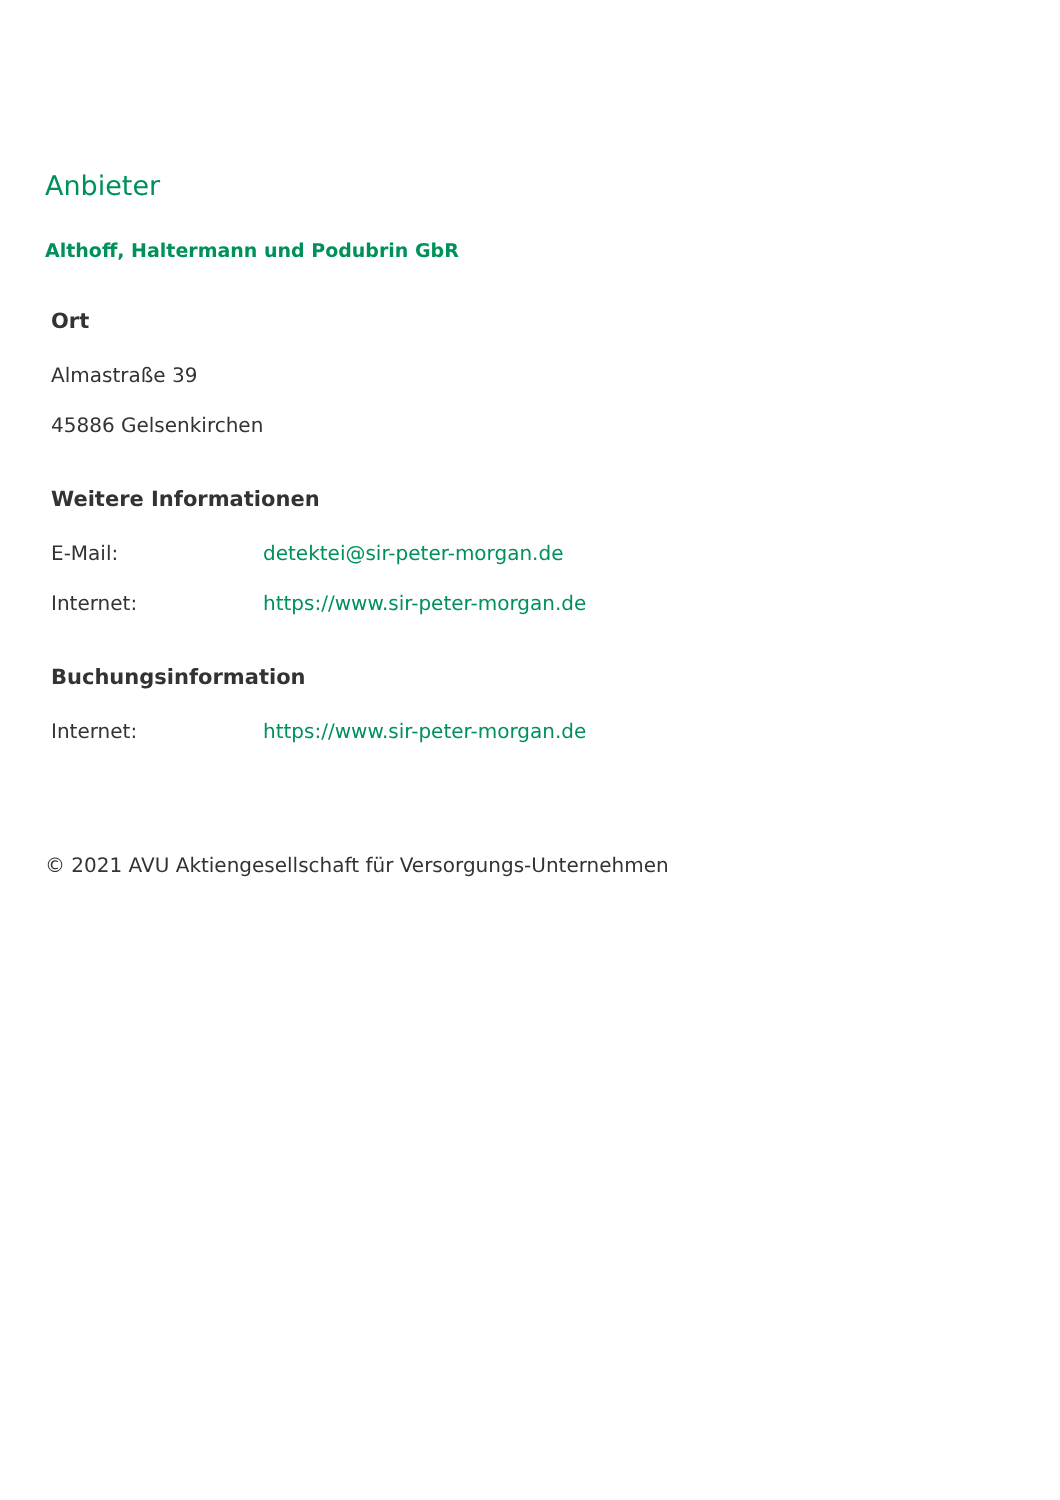Anbieter
Althoff, Haltermann und Podubrin GbR
Ort
Almastraße 39
45886 Gelsenkirchen
Weitere Informationen
E-Mail: detektei@sir-peter-morgan.de
Internet: https://www.sir-peter-morgan.de
Buchungsinformation
Internet: https://www.sir-peter-morgan.de
© 2021 AVU Aktiengesellschaft für Versorgungs-Unternehmen